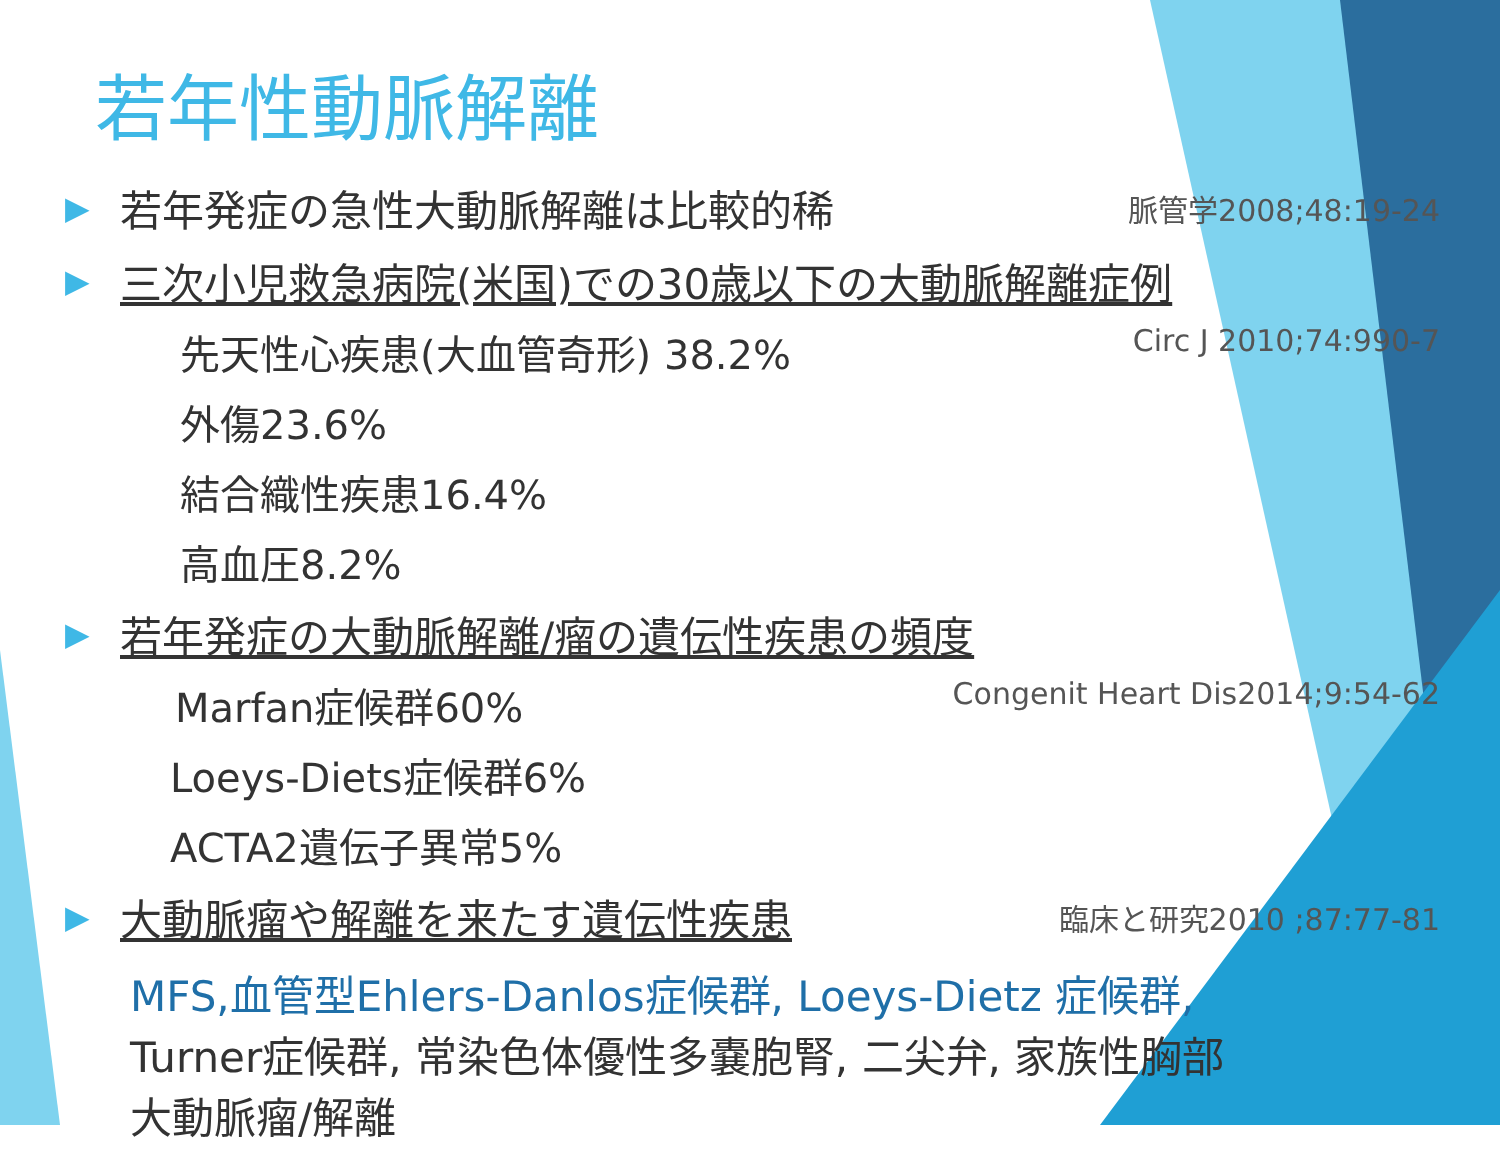若年性動脈解離
▶ 若年発症の急性大動脈解離は比較的稀 脈管学2008;48:19-24
▶ 三次小児救急病院(米国)での30歳以下の大動脈解離症例
先天性心疾患(大血管奇形) 38.2% Circ J 2010;74:990-7
外傷23.6%
結合織性疾患16.4%
高血圧8.2%
▶ 若年発症の大動脈解離/瘤の遺伝性疾患の頻度
Marfan症候群60% Congenit Heart Dis2014;9:54-62
Loeys-Diets症候群6%
ACTA2遺伝子異常5%
▶ 大動脈瘤や解離を来たす遺伝性疾患 臨床と研究2010 ;87:77-81
MFS,血管型Ehlers-Danlos症候群, Loeys-Dietz 症候群,
Turner症候群, 常染色体優性多嚢胞腎, 二尖弁, 家族性胸部
大動脈瘤/解離